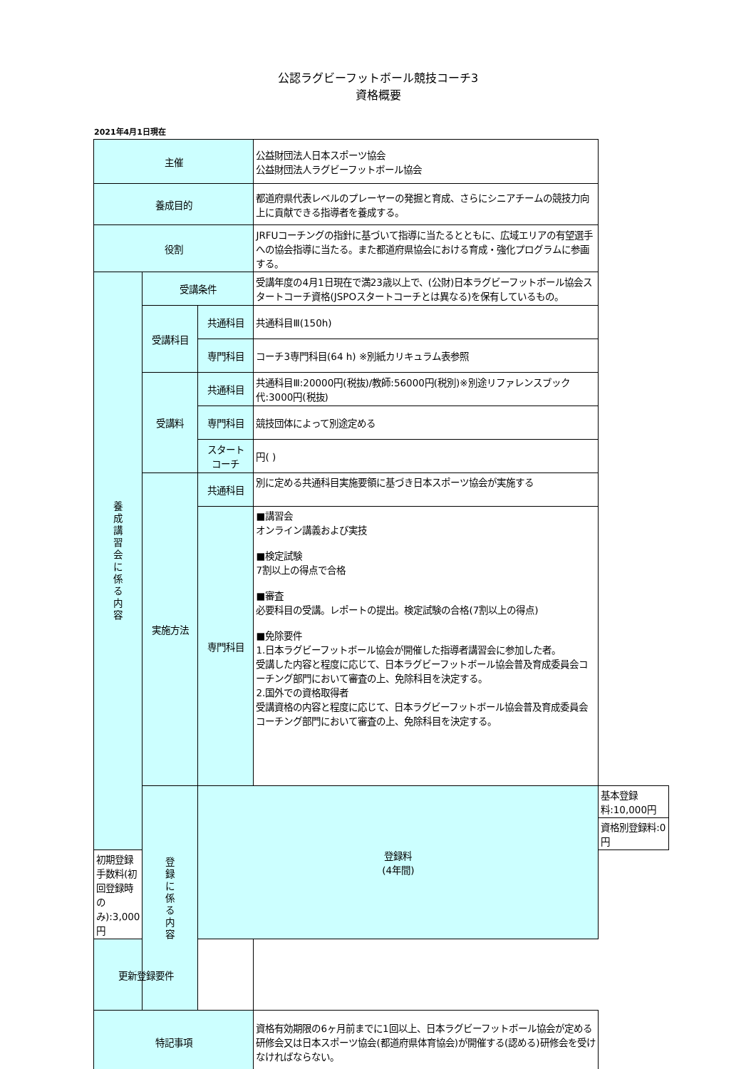公認ラグビーフットボール競技コーチ3
資格概要
2021年4月1日現在
| 主催 | | | 公益財団法人日本スポーツ協会 公益財団法人ラグビーフットボール協会 | |
| 養成目的 | | | 都道府県代表レベルのプレーヤーの発掘と育成、さらにシニアチームの競技力向上に貢献できる指導者を養成する。 | |
| 役割 | | | JRFUコーチングの指針に基づいて指導に当たるとともに、広域エリアの有望選手への協会指導に当たる。また都道府県協会における育成・強化プログラムに参画する。 | |
| 養 成 講 習 会 に 係 る 内 容 | 受講条件 | | 受講年度の4月1日現在で満23歳以上で、(公財)日本ラグビーフットボール協会スタートコーチ資格(JSPOスタートコーチとは異なる)を保有しているもの。 | |
| | 受講科目 | 共通科目 | 共通科目Ⅲ(150h) | |
| | | 専門科目 | コーチ3専門科目(64 h) ※別紙カリキュラム表参照 | |
| | 受講料 | 共通科目 | 共通科目Ⅲ:20000円(税抜)/教師:56000円(税別)※別途リファレンスブック代:3000円(税抜) | |
| | | 専門科目 | 競技団体によって別途定める | |
| | | スタート コーチ | 円( ) | |
| | 実施方法 | 共通科目 | 別に定める共通科目実施要領に基づき日本スポーツ協会が実施する | |
| | | 専門科目 | ■講習会 オンライン講義および実技 ■検定試験 7割以上の得点で合格 ■審査 必要科目の受講。レポートの提出。検定試験の合格(7割以上の得点) ■免除要件 1.日本ラグビーフットボール協会が開催した指導者講習会に参加した者。 受講した内容と程度に応じて、日本ラグビーフットボール協会普及育成委員会コーチング部門において審査の上、免除科目を決定する。 2.国外での資格取得者 受講資格の内容と程度に応じて、日本ラグビーフットボール協会普及育成委員会コーチング部門において審査の上、免除科目を決定する。 | |
| | 登 録 に 係 る 内 容 | 登録料 (4年間) | | 基本登録料:10,000円 |
| | | | | 資格別登録料:0円 |
| 初期登録手数料(初回登録時のみ):3,000円 | | | | |
| 更新登録要件 | | | | |
| 特記事項 | | | 資格有効期限の6ヶ月前までに1回以上、日本ラグビーフットボール協会が定める研修会又は日本スポーツ協会(都道府県体育協会)が開催する(認める)研修会を受けなければならない。 | |